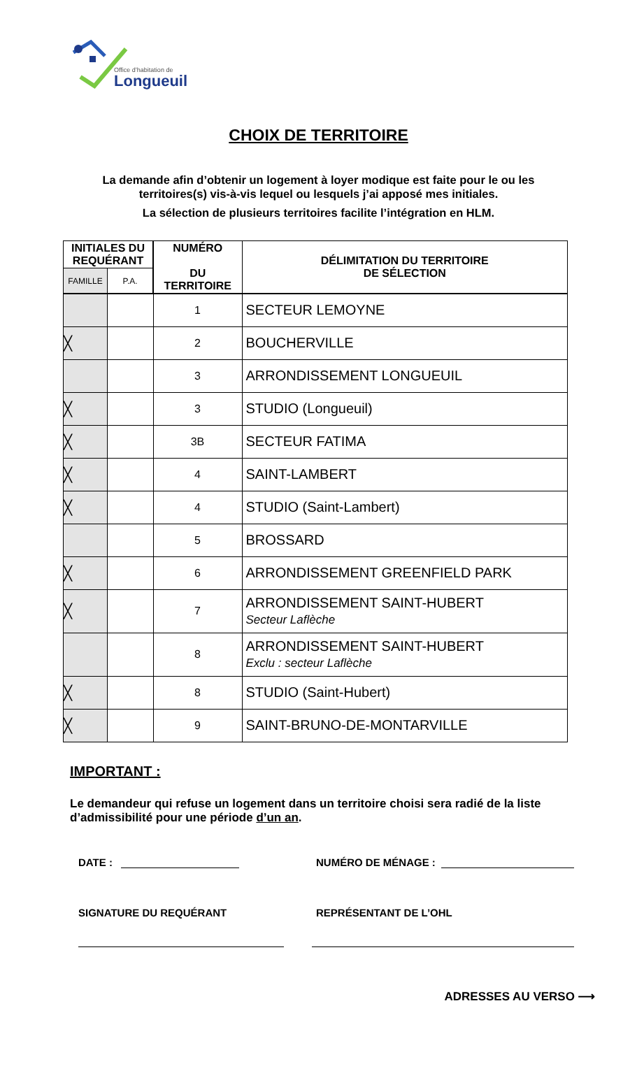Office d’habitation de
Longueuil
CHOIX DE TERRITOIRE
La demande afin d’obtenir un logement à loyer modique est faite pour le ou les territoires(s) vis-à-vis lequel ou lesquels j’ai apposé mes initiales.
La sélection de plusieurs territoires facilite l’intégration en HLM.
| INITIALES DU REQUÉRANT | | NUMÉRO DU TERRITOIRE | DÉLIMITATION DU TERRITOIRE DE SÉLECTION |
| --- | --- | --- | --- |
| FAMILLE | P.A. | | |
| | | 1 | SECTEUR LEMOYNE |
| ╳ | | 2 | BOUCHERVILLE |
| | | 3 | ARRONDISSEMENT LONGUEUIL |
| ╳ | | 3 | STUDIO (Longueuil) |
| ╳ | | 3B | SECTEUR FATIMA |
| ╳ | | 4 | SAINT-LAMBERT |
| ╳ | | 4 | STUDIO (Saint-Lambert) |
| | | 5 | BROSSARD |
| ╳ | | 6 | ARRONDISSEMENT GREENFIELD PARK |
| ╳ | | 7 | ARRONDISSEMENT SAINT-HUBERT Secteur Laflèche |
| | | 8 | ARRONDISSEMENT SAINT-HUBERT Exclu : secteur Laflèche |
| ╳ | | 8 | STUDIO (Saint-Hubert) |
| ╳ | | 9 | SAINT-BRUNO-DE-MONTARVILLE |
IMPORTANT :
Le demandeur qui refuse un logement dans un territoire choisi sera radié de la liste d’admissibilité pour une période d’un an.
DATE : NUMÉRO DE MÉNAGE :
SIGNATURE DU REQUÉRANT REPRÉSENTANT DE L’OHL
ADRESSES AU VERSO ⟶